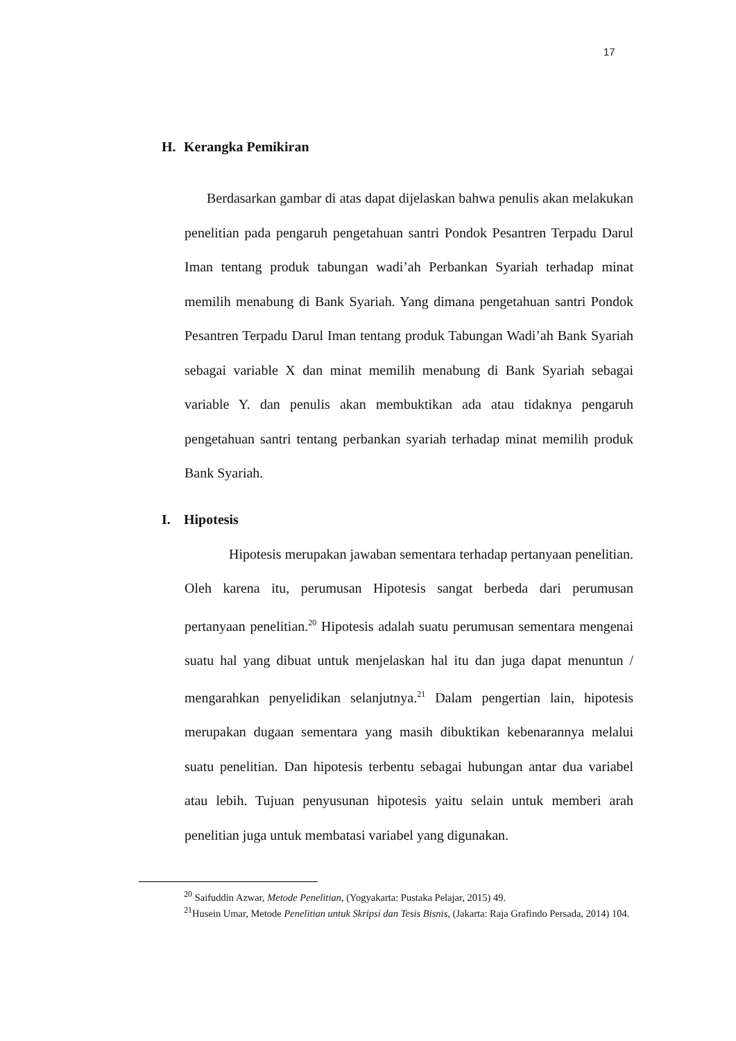17
H. Kerangka Pemikiran
Berdasarkan gambar di atas dapat dijelaskan bahwa penulis akan melakukan penelitian pada pengaruh pengetahuan santri Pondok Pesantren Terpadu Darul Iman tentang produk tabungan wadi’ah Perbankan Syariah terhadap minat memilih menabung di Bank Syariah. Yang dimana pengetahuan santri Pondok Pesantren Terpadu Darul Iman tentang produk Tabungan Wadi’ah Bank Syariah sebagai variable X dan minat memilih menabung di Bank Syariah sebagai variable Y. dan penulis akan membuktikan ada atau tidaknya pengaruh pengetahuan santri tentang perbankan syariah terhadap minat memilih produk Bank Syariah.
I. Hipotesis
Hipotesis merupakan jawaban sementara terhadap pertanyaan penelitian. Oleh karena itu, perumusan Hipotesis sangat berbeda dari perumusan pertanyaan penelitian.<sup>20</sup> Hipotesis adalah suatu perumusan sementara mengenai suatu hal yang dibuat untuk menjelaskan hal itu dan juga dapat menuntun / mengarahkan penyelidikan selanjutnya.<sup>21</sup> Dalam pengertian lain, hipotesis merupakan dugaan sementara yang masih dibuktikan kebenarannya melalui suatu penelitian. Dan hipotesis terbentu sebagai hubungan antar dua variabel atau lebih. Tujuan penyusunan hipotesis yaitu selain untuk memberi arah penelitian juga untuk membatasi variabel yang digunakan.
<sup>20</sup> Saifuddin Azwar, Metode Penelitian, (Yogyakarta: Pustaka Pelajar, 2015) 49.
<sup>21</sup> Husein Umar, Metode Penelitian untuk Skripsi dan Tesis Bisnis, (Jakarta: Raja Grafindo Persada, 2014) 104.